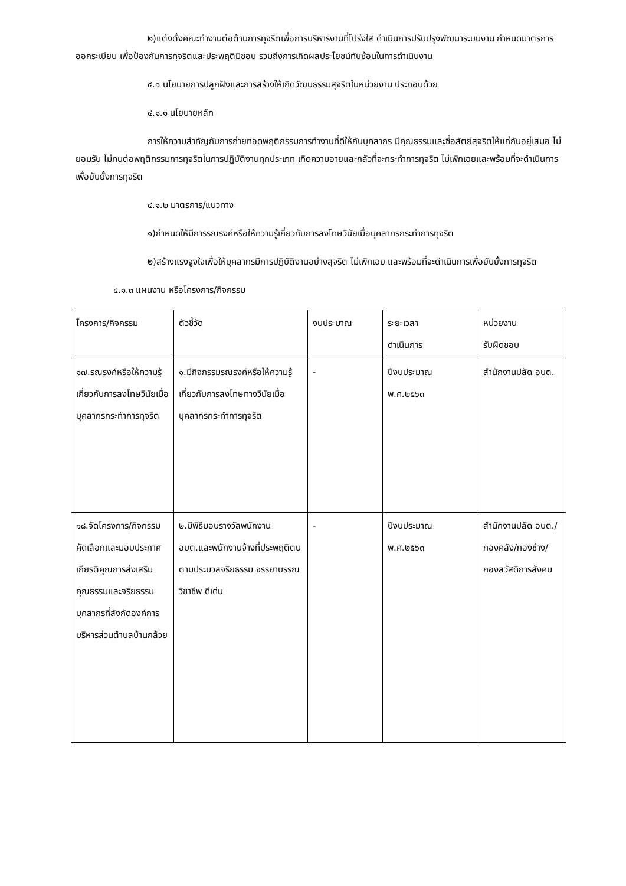๒)แต่งตั้งคณะทำงานต่อต้านการทุจริตเพื่อการบริหารงานที่โปร่งใส ดำเนินการปรับปรุงพัฒนาระบบงาน กำหนดมาตรการ ออกระเบียบ เพื่อป้องกันการทุจริตและประพฤติมิชอบ รวมถึงการเกิดผลประโยชน์ทับซ้อนในการดำเนินงาน
๔.๑ นโยบายการปลูกฝังและการสร้างให้เกิดวัฒนธรรมสุจริตในหน่วยงาน ประกอบด้วย
๔.๑.๑ นโยบายหลัก
การให้ความสำคัญกับการถ่ายทอดพฤติกรรมการทำงานที่ดีให้กับบุคลากร มีคุณธรรมและซื่อสัตย์สุจริตให้แก่กันอยู่เสมอ ไม่ยอมรับ ไม่ทนต่อพฤติกรรมการทุจริตในการปฏิบัติงานทุกประเภท เกิดความอายและกลัวที่จะกระทำการทุจริต ไม่เพิกเฉยและพร้อมที่จะดำเนินการเพื่อยับยั้งการทุจริต
๔.๑.๒ มาตรการ/แนวทาง
๑)กำหนดให้มีการรณรงค์หรือให้ความรู้เกี่ยวกับการลงโทษวินัยเมื่อบุคลากรกระทำการทุจริต
๒)สร้างแรงจูงใจเพื่อให้บุคลากรมีการปฏิบัติงานอย่างสุจริต ไม่เพิกเฉย และพร้อมที่จะดำเนินการเพื่อยับยั้งการทุจริต
๔.๑.๓ แผนงาน หรือโครงการ/กิจกรรม
| โครงการ/กิจกรรม | ตัวชี้วัด | งบประมาณ | ระยะเวลา ดำเนินการ | หน่วยงาน รับผิดชอบ |
| ๑๗.รณรงค์หรือให้ความรู้เกี่ยวกับการลงโทษวินัยเมื่อบุคลากรกระทำการทุจริต | ๑.มีกิจกรรมรณรงค์หรือให้ความรู้เกี่ยวกับการลงโทษทางวินัยเมื่อบุคลากรกระทำการทุจริต | - | ปีงบประมาณ พ.ศ.๒๕๖๓ | สำนักงานปลัด อบต. |
| ๑๘.จัดโครงการ/กิจกรรม คัดเลือกและมอบประกาศเกียรติคุณการส่งเสริมคุณธรรมและจริยธรรมบุคลากรที่สังกัดองค์การบริหารส่วนตำบลบ้านกล้วย | ๒.มีพิธีมอบรางวัลพนักงาน อบต.และพนักงานจ้างที่ประพฤติตนตามประมวลจริยธรรม จรรยาบรรณวิชาชีพ ดีเด่น | - | ปีงบประมาณ พ.ศ.๒๕๖๓ | สำนักงานปลัด อบต./กองคลัง/กองช่าง/กองสวัสดิการสังคม |